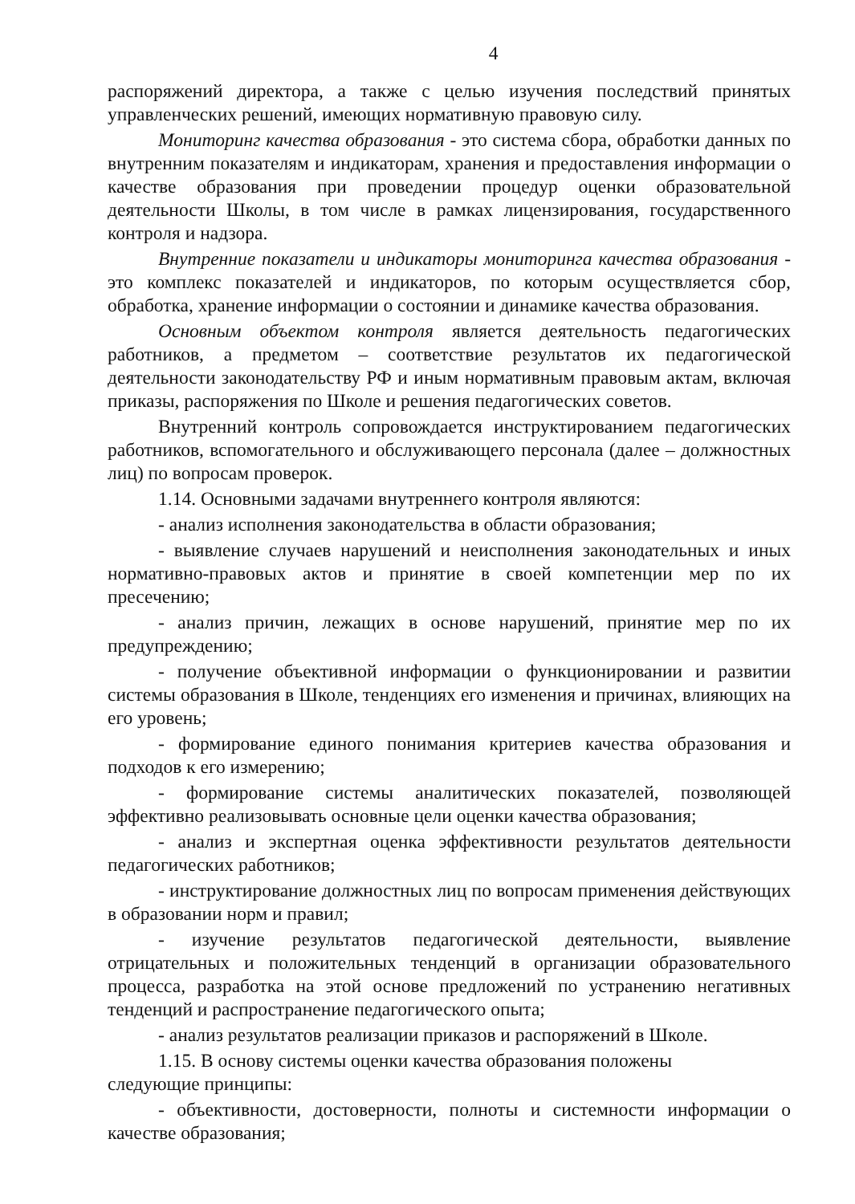4
распоряжений директора, а также с целью изучения последствий принятых управленческих решений, имеющих нормативную правовую силу.
Мониторинг качества образования - это система сбора, обработки данных по внутренним показателям и индикаторам, хранения и предоставления информации о качестве образования при проведении процедур оценки образовательной деятельности Школы, в том числе в рамках лицензирования, государственного контроля и надзора.
Внутренние показатели и индикаторы мониторинга качества образования - это комплекс показателей и индикаторов, по которым осуществляется сбор, обработка, хранение информации о состоянии и динамике качества образования.
Основным объектом контроля является деятельность педагогических работников, а предметом – соответствие результатов их педагогической деятельности законодательству РФ и иным нормативным правовым актам, включая приказы, распоряжения по Школе и решения педагогических советов.
Внутренний контроль сопровождается инструктированием педагогических работников, вспомогательного и обслуживающего персонала (далее – должностных лиц) по вопросам проверок.
1.14. Основными задачами внутреннего контроля являются:
- анализ исполнения законодательства в области образования;
- выявление случаев нарушений и неисполнения законодательных и иных нормативно-правовых актов и принятие в своей компетенции мер по их пресечению;
- анализ причин, лежащих в основе нарушений, принятие мер по их предупреждению;
- получение объективной информации о функционировании и развитии системы образования в Школе, тенденциях его изменения и причинах, влияющих на его уровень;
- формирование единого понимания критериев качества образования и подходов к его измерению;
- формирование системы аналитических показателей, позволяющей эффективно реализовывать основные цели оценки качества образования;
- анализ и экспертная оценка эффективности результатов деятельности педагогических работников;
- инструктирование должностных лиц по вопросам применения действующих в образовании норм и правил;
- изучение результатов педагогической деятельности, выявление отрицательных и положительных тенденций в организации образовательного процесса, разработка на этой основе предложений по устранению негативных тенденций и распространение педагогического опыта;
- анализ результатов реализации приказов и распоряжений в Школе.
1.15. В основу системы оценки качества образования положены
следующие принципы:
- объективности, достоверности, полноты и системности информации о качестве образования;